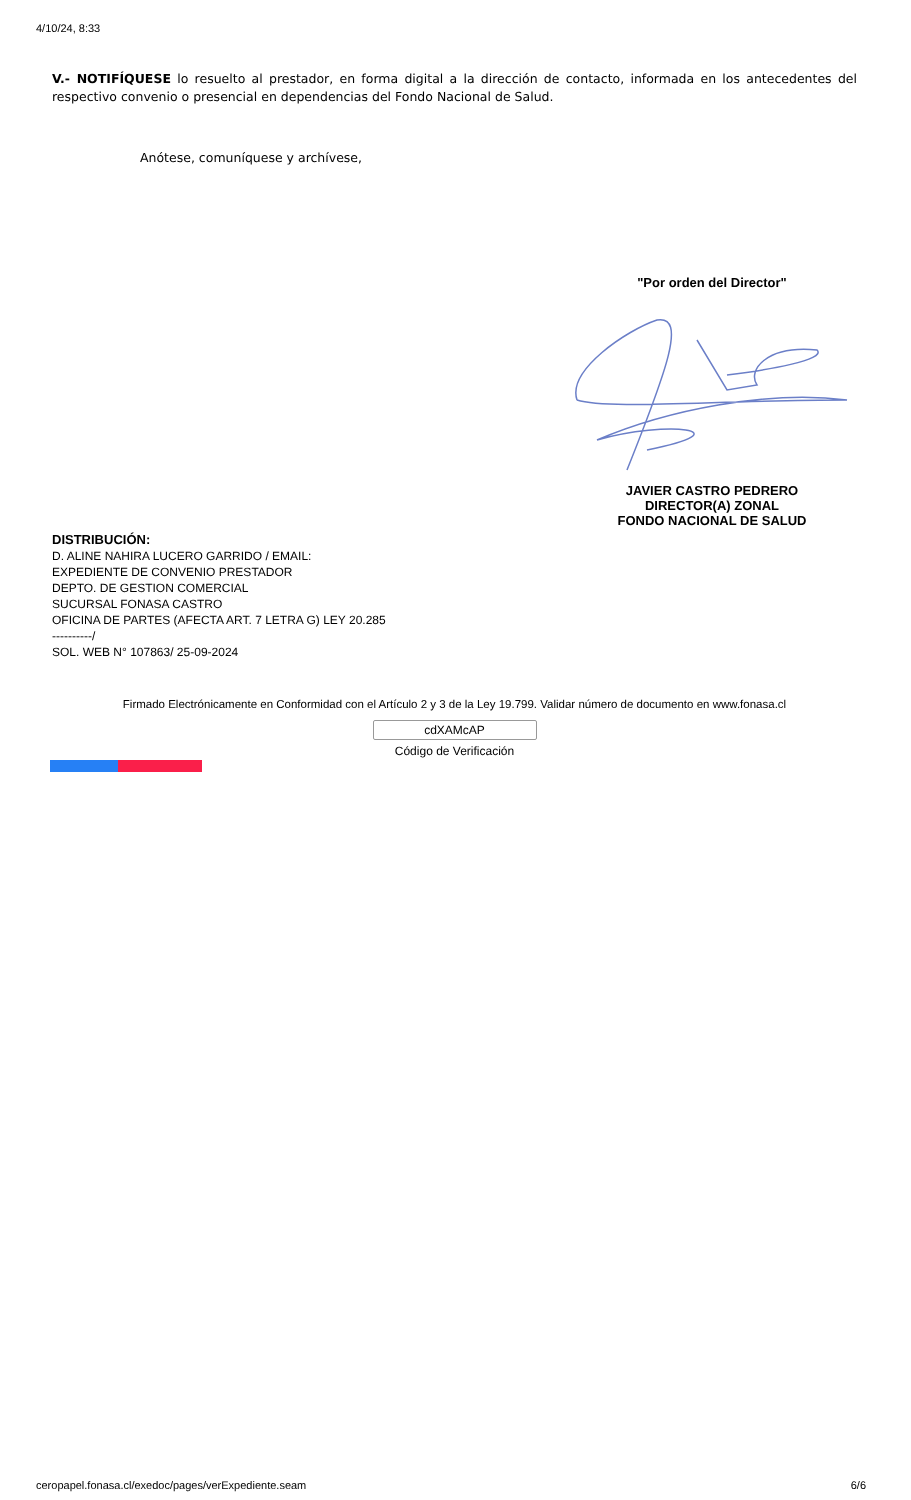4/10/24, 8:33
V.- NOTIFÍQUESE lo resuelto al prestador, en forma digital a la dirección de contacto, informada en los antecedentes del respectivo convenio o presencial en dependencias del Fondo Nacional de Salud.
Anótese, comuníquese y archívese,
"Por orden del Director"
JAVIER CASTRO PEDRERO
DIRECTOR(A) ZONAL
FONDO NACIONAL DE SALUD
DISTRIBUCIÓN:
D. ALINE NAHIRA LUCERO GARRIDO / EMAIL:
EXPEDIENTE DE CONVENIO PRESTADOR
DEPTO. DE GESTION COMERCIAL
SUCURSAL FONASA CASTRO
OFICINA DE PARTES (AFECTA ART. 7 LETRA G) LEY 20.285
----------/
SOL. WEB N° 107863/ 25-09-2024
Firmado Electrónicamente en Conformidad con el Artículo 2 y 3 de la Ley 19.799. Validar número de documento en www.fonasa.cl
cdXAMcAP
Código de Verificación
ceropapel.fonasa.cl/exedoc/pages/verExpediente.seam 6/6